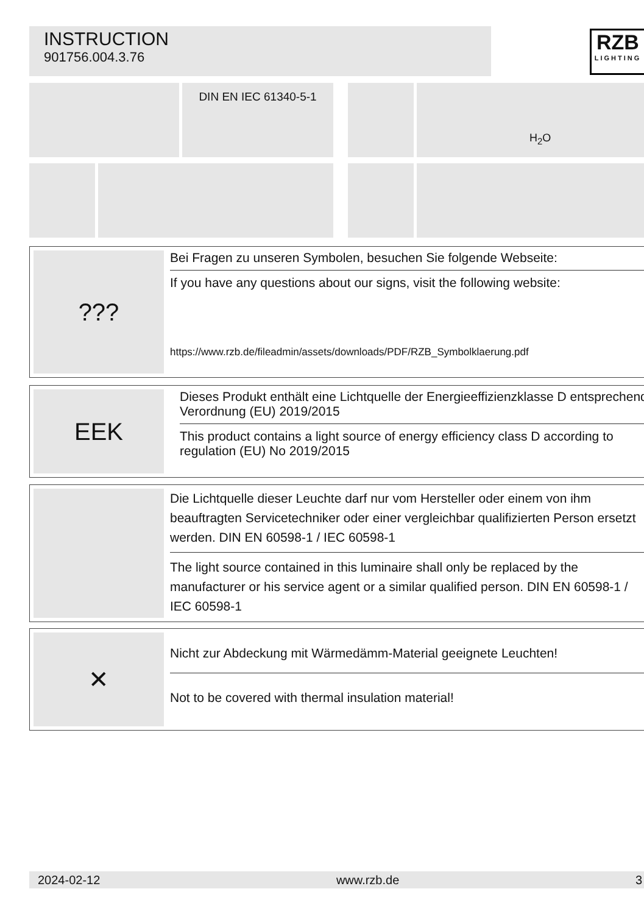INSTRUCTION
901756.004.3.76
RZB
LIGHTING
DIN EN IEC 61340-5-1 H<sub>2</sub>O
???
Bei Fragen zu unseren Symbolen, besuchen Sie folgende Webseite:
If you have any questions about our signs, visit the following website:
https://www.rzb.de/fileadmin/assets/downloads/PDF/RZB_Symbolklaerung.pdf
EEK
Dieses Produkt enthält eine Lichtquelle der Energieeffizienzklasse D entsprechend Verordnung (EU) 2019/2015
This product contains a light source of energy efficiency class D according to regulation (EU) No 2019/2015
Die Lichtquelle dieser Leuchte darf nur vom Hersteller oder einem von ihm beauftragten Servicetechniker oder einer vergleichbar qualifizierten Person ersetzt werden. DIN EN 60598-1 / IEC 60598-1
The light source contained in this luminaire shall only be replaced by the manufacturer or his service agent or a similar qualified person. DIN EN 60598-1 / IEC 60598-1
✕
Nicht zur Abdeckung mit Wärmedämm-Material geeignete Leuchten!
Not to be covered with thermal insulation material!
2024-02-12 www.rzb.de 3